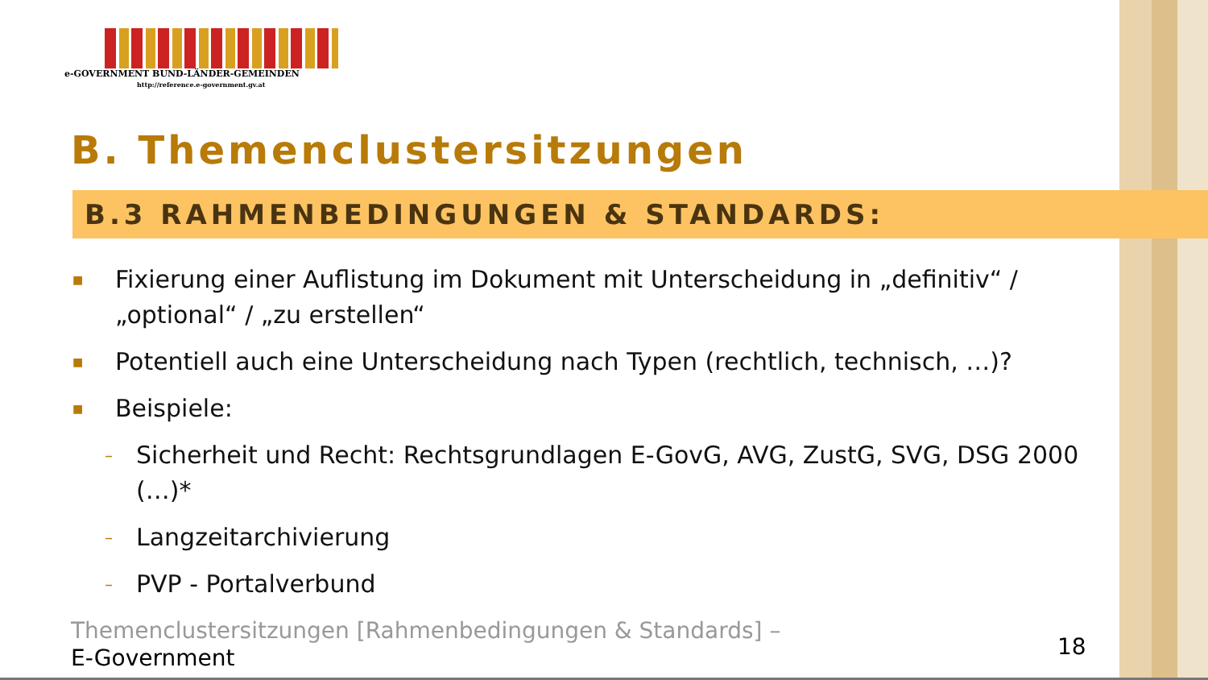e-GOVERNMENT BUND-LÄNDER-GEMEINDEN
http://reference.e-government.gv.at
B. Themenclustersitzungen
B.3 RAHMENBEDINGUNGEN & STANDARDS:
■ Fixierung einer Auflistung im Dokument mit Unterscheidung in „definitiv“ / „optional“ / „zu erstellen“
■ Potentiell auch eine Unterscheidung nach Typen (rechtlich, technisch, …)?
■ Beispiele:
– Sicherheit und Recht: Rechtsgrundlagen E-GovG, AVG, ZustG, SVG, DSG 2000 (…)*
– Langzeitarchivierung
– PVP - Portalverbund
Themenclustersitzungen [Rahmenbedingungen & Standards] –
E-Government
18